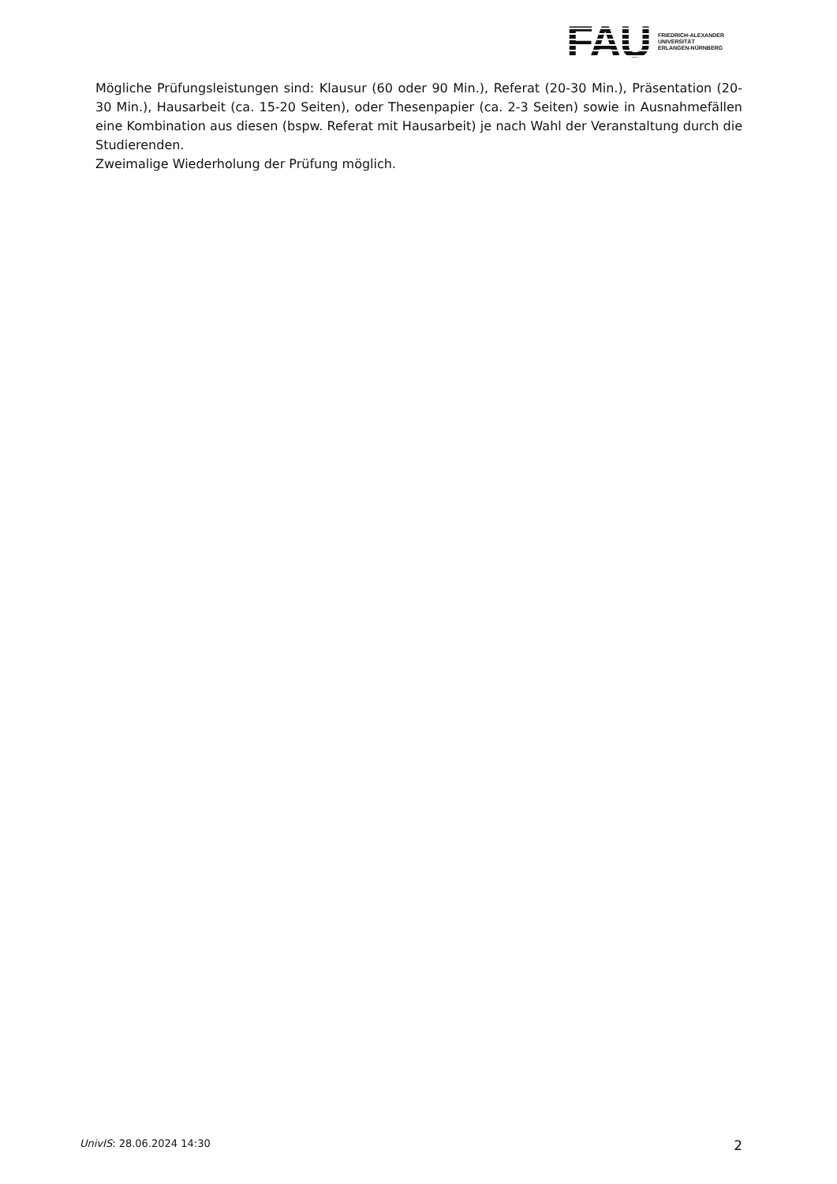FAU
FRIEDRICH-ALEXANDER
UNIVERSITÄT
ERLANGEN-NÜRNBERG
Mögliche Prüfungsleistungen sind: Klausur (60 oder 90 Min.), Referat (20-30 Min.), Präsentation (20-30 Min.), Hausarbeit (ca. 15-20 Seiten), oder Thesenpapier (ca. 2-3 Seiten) sowie in Ausnahmefällen eine Kombination aus diesen (bspw. Referat mit Hausarbeit) je nach Wahl der Veranstaltung durch die Studierenden.
Zweimalige Wiederholung der Prüfung möglich.
UnivIS: 28.06.2024 14:30 2